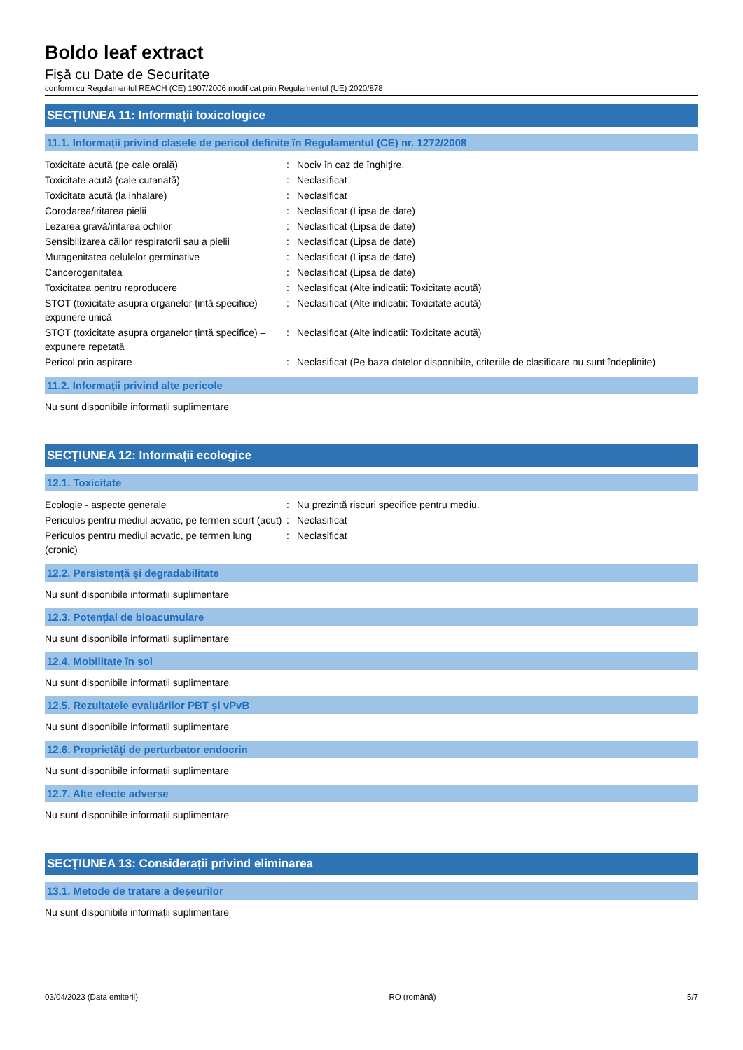Boldo leaf extract
Fişă cu Date de Securitate
conform cu Regulamentul REACH (CE) 1907/2006 modificat prin Regulamentul (UE) 2020/878
SECȚIUNEA 11: Informații toxicologice
11.1. Informații privind clasele de pericol definite în Regulamentul (CE) nr. 1272/2008
| Toxicitate acută (pe cale orală) | : | Nociv în caz de înghiţire. |
| Toxicitate acută (cale cutanată) | : | Neclasificat |
| Toxicitate acută (la inhalare) | : | Neclasificat |
| Corodarea/iritarea pielii | : | Neclasificat (Lipsa de date) |
| Lezarea gravă/iritarea ochilor | : | Neclasificat (Lipsa de date) |
| Sensibilizarea căilor respiratorii sau a pielii | : | Neclasificat (Lipsa de date) |
| Mutagenitatea celulelor germinative | : | Neclasificat (Lipsa de date) |
| Cancerogenitatea | : | Neclasificat (Lipsa de date) |
| Toxicitatea pentru reproducere | : | Neclasificat (Alte indicatii: Toxicitate acută) |
| STOT (toxicitate asupra organelor țintă specifice) – expunere unică | : | Neclasificat (Alte indicatii: Toxicitate acută) |
| STOT (toxicitate asupra organelor țintă specifice) – expunere repetată | : | Neclasificat (Alte indicatii: Toxicitate acută) |
| Pericol prin aspirare | : | Neclasificat (Pe baza datelor disponibile, criteriile de clasificare nu sunt îndeplinite) |
11.2. Informații privind alte pericole
Nu sunt disponibile informații suplimentare
SECȚIUNEA 12: Informații ecologice
12.1. Toxicitate
| Ecologie - aspecte generale | : | Nu prezintă riscuri specifice pentru mediu. |
| Periculos pentru mediul acvatic, pe termen scurt (acut) | : | Neclasificat |
| Periculos pentru mediul acvatic, pe termen lung (cronic) | : | Neclasificat |
12.2. Persistență și degradabilitate
Nu sunt disponibile informații suplimentare
12.3. Potențial de bioacumulare
Nu sunt disponibile informații suplimentare
12.4. Mobilitate în sol
Nu sunt disponibile informații suplimentare
12.5. Rezultatele evaluărilor PBT și vPvB
Nu sunt disponibile informații suplimentare
12.6. Proprietăți de perturbator endocrin
Nu sunt disponibile informații suplimentare
12.7. Alte efecte adverse
Nu sunt disponibile informații suplimentare
SECȚIUNEA 13: Considerații privind eliminarea
13.1. Metode de tratare a deșeurilor
Nu sunt disponibile informații suplimentare
03/04/2023 (Data emiterii) RO (română) 5/7